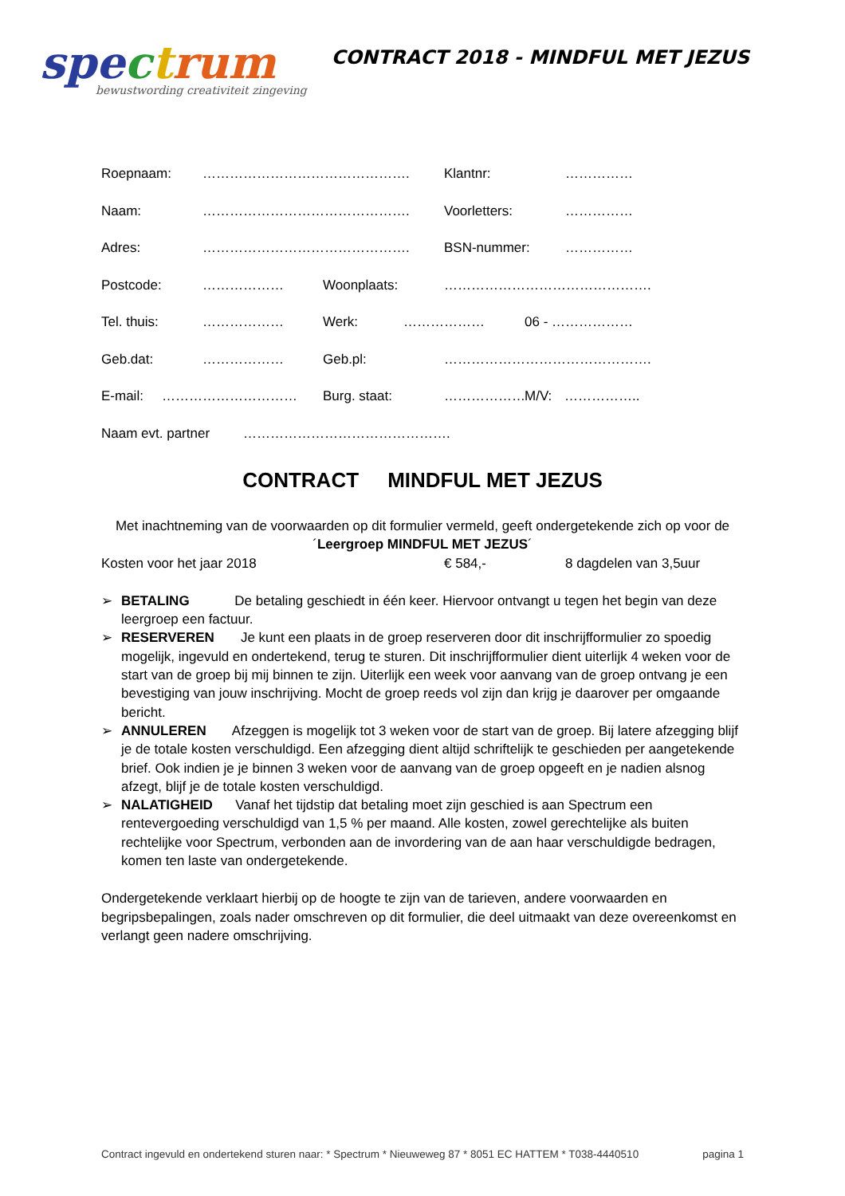spe ctrum
bewustwording creativiteit zingeving
CONTRACT 2018 - MINDFUL MET JEZUS
Roepnaam: ………………………………………. Klantnr: ……………
Naam: ………………………………………. Voorletters: ……………
Adres: ………………………………………. BSN-nummer: ……………
Postcode: ……………… Woonplaats: ……………………………………….
Tel. thuis: ……………… Werk: ……………… 06 - ………………
Geb.dat: ……………… Geb.pl: ……………………………………….
E-mail: ………………………… Burg. staat: ……………… M/V: ……………..
Naam evt. partner ……………………………………….
CONTRACT MINDFUL MET JEZUS
Met inachtneming van de voorwaarden op dit formulier vermeld, geeft ondergetekende zich op voor de ´Leergroep MINDFUL MET JEZUS´
Kosten voor het jaar 2018 € 584,- 8 dagdelen van 3,5uur
➢ BETALING De betaling geschiedt in één keer. Hiervoor ontvangt u tegen het begin van deze leergroep een factuur.
➢ RESERVEREN Je kunt een plaats in de groep reserveren door dit inschrijfformulier zo spoedig mogelijk, ingevuld en ondertekend, terug te sturen. Dit inschrijfformulier dient uiterlijk 4 weken voor de start van de groep bij mij binnen te zijn. Uiterlijk een week voor aanvang van de groep ontvang je een bevestiging van jouw inschrijving. Mocht de groep reeds vol zijn dan krijg je daarover per omgaande bericht.
➢ ANNULEREN Afzeggen is mogelijk tot 3 weken voor de start van de groep. Bij latere afzegging blijf je de totale kosten verschuldigd. Een afzegging dient altijd schriftelijk te geschieden per aangetekende brief. Ook indien je je binnen 3 weken voor de aanvang van de groep opgeeft en je nadien alsnog afzegt, blijf je de totale kosten verschuldigd.
➢ NALATIGHEID Vanaf het tijdstip dat betaling moet zijn geschied is aan Spectrum een rentevergoeding verschuldigd van 1,5 % per maand. Alle kosten, zowel gerechtelijke als buiten rechtelijke voor Spectrum, verbonden aan de invordering van de aan haar verschuldigde bedragen, komen ten laste van ondergetekende.
Ondergetekende verklaart hierbij op de hoogte te zijn van de tarieven, andere voorwaarden en begripsbepalingen, zoals nader omschreven op dit formulier, die deel uitmaakt van deze overeenkomst en verlangt geen nadere omschrijving.
Contract ingevuld en ondertekend sturen naar: * Spectrum * Nieuweweg 87 * 8051 EC HATTEM * T038-4440510 pagina 1